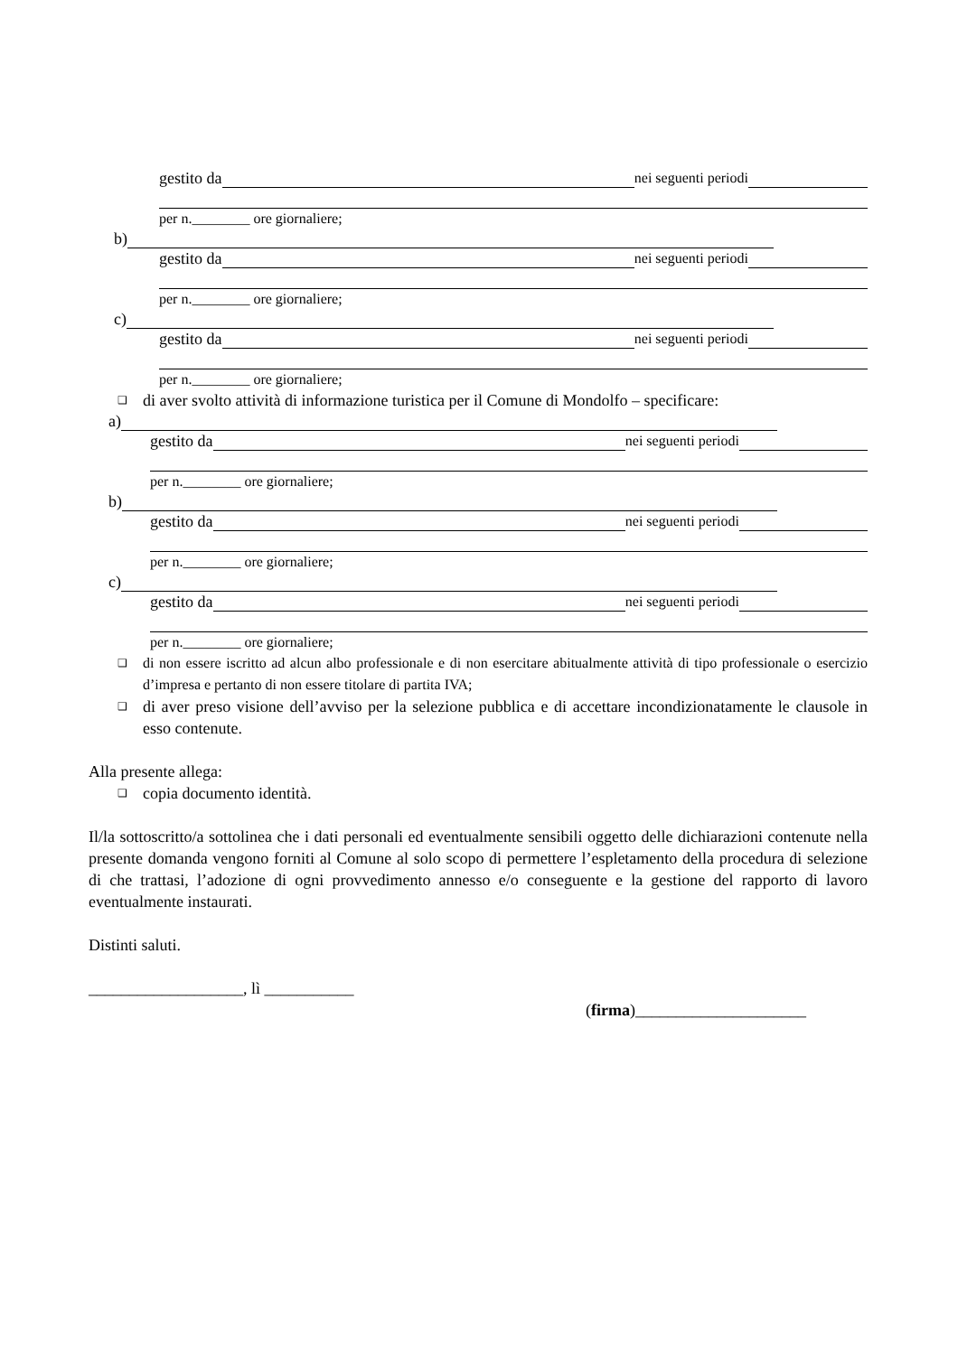gestito da nei seguenti periodi
per n.________ ore giornaliere;
b)
gestito da nei seguenti periodi
per n.________ ore giornaliere;
c)
gestito da nei seguenti periodi
per n.________ ore giornaliere;
❑ di aver svolto attività di informazione turistica per il Comune di Mondolfo – specificare:
a)
gestito da nei seguenti periodi
per n.________ ore giornaliere;
b)
gestito da nei seguenti periodi
per n.________ ore giornaliere;
c)
gestito da nei seguenti periodi
per n.________ ore giornaliere;
❑ di non essere iscritto ad alcun albo professionale e di non esercitare abitualmente attività di tipo professionale o esercizio d’impresa e pertanto di non essere titolare di partita IVA;
❑ di aver preso visione dell’avviso per la selezione pubblica e di accettare incondizionatamente le clausole in esso contenute.
Alla presente allega:
❑ copia documento identità.
Il/la sottoscritto/a sottolinea che i dati personali ed eventualmente sensibili oggetto delle dichiarazioni contenute nella presente domanda vengono forniti al Comune al solo scopo di permettere l’espletamento della procedura di selezione di che trattasi, l’adozione di ogni provvedimento annesso e/o conseguente e la gestione del rapporto di lavoro eventualmente instaurati.
Distinti saluti.
___________________, lì ___________
(firma)_____________________